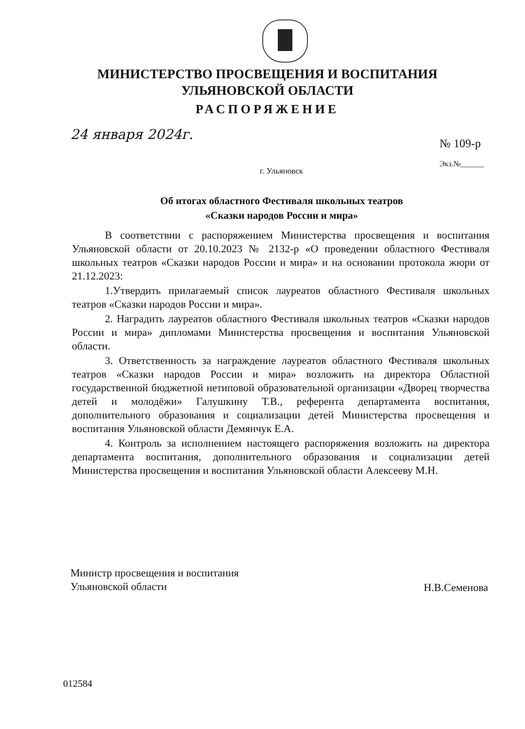МИНИСТЕРСТВО ПРОСВЕЩЕНИЯ И ВОСПИТАНИЯ
УЛЬЯНОВСКОЙ ОБЛАСТИ
РАСПОРЯЖЕНИЕ
24 января 2024г.
№ 109-р
Экз.№______
г. Ульяновск
Об итогах областного Фестиваля школьных театров
«Сказки народов России и мира»
В соответствии с распоряжением Министерства просвещения и воспитания Ульяновской области от 20.10.2023 № 2132-р «О проведении областного Фестиваля школьных театров «Сказки народов России и мира» и на основании протокола жюри от 21.12.2023:
1.Утвердить прилагаемый список лауреатов областного Фестиваля школьных театров «Сказки народов России и мира».
2. Наградить лауреатов областного Фестиваля школьных театров «Сказки народов России и мира» дипломами Министерства просвещения и воспитания Ульяновской области.
3. Ответственность за награждение лауреатов областного Фестиваля школьных театров «Сказки народов России и мира» возложить на директора Областной государственной бюджетной нетиповой образовательной организации «Дворец творчества детей и молодёжи» Галушкину Т.В., референта департамента воспитания, дополнительного образования и социализации детей Министерства просвещения и воспитания Ульяновской области Демянчук Е.А.
4. Контроль за исполнением настоящего распоряжения возложить на директора департамента воспитания, дополнительного образования и социализации детей Министерства просвещения и воспитания Ульяновской области Алексееву М.Н.
Министр просвещения и воспитания
Ульяновской области
Н.В.Семенова
012584